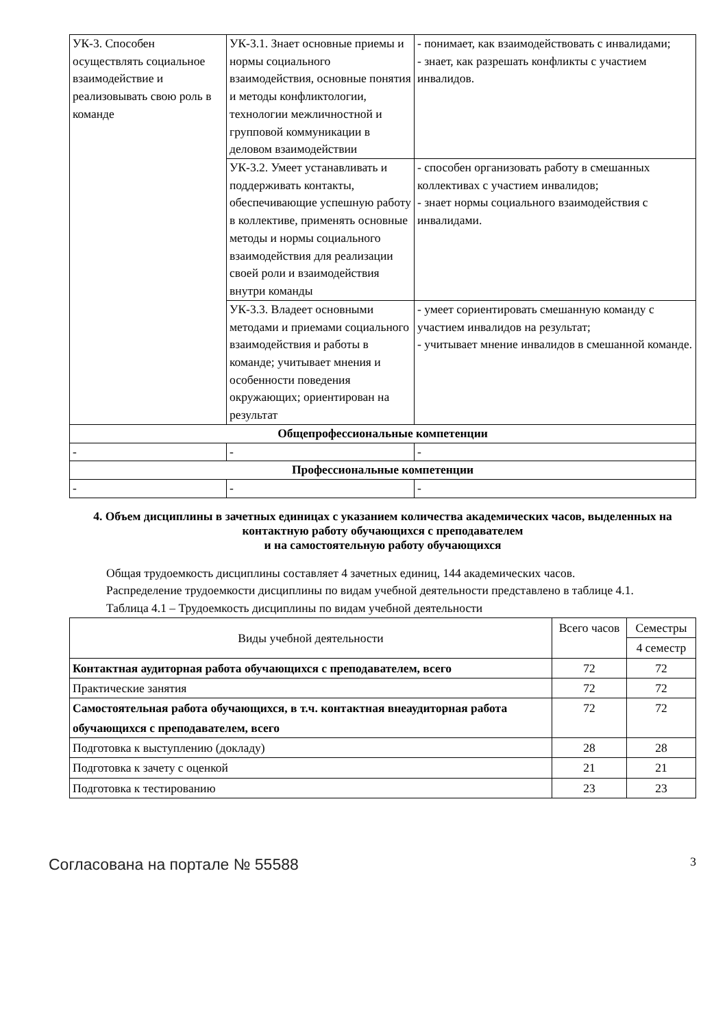| УК-3. Способен осуществлять социальное взаимодействие и реализовывать свою роль в команде | УК-3.1. Знает основные приемы и нормы социального взаимодействия, основные понятия и методы конфликтологии, технологии межличностной и групповой коммуникации в деловом взаимодействии | - понимает, как взаимодействовать с инвалидами; - знает, как разрешать конфликты с участием инвалидов. |
| | УК-3.2. Умеет устанавливать и поддерживать контакты, обеспечивающие успешную работу в коллективе, применять основные методы и нормы социального взаимодействия для реализации своей роли и взаимодействия внутри команды | - способен организовать работу в смешанных коллективах с участием инвалидов; - знает нормы социального взаимодействия с инвалидами. |
| | УК-3.3. Владеет основными методами и приемами социального взаимодействия и работы в команде; учитывает мнения и особенности поведения окружающих; ориентирован на результат | - умеет сориентировать смешанную команду с участием инвалидов на результат; - учитывает мнение инвалидов в смешанной команде. |
| Общепрофессиональные компетенции | | |
| - | - | - |
| Профессиональные компетенции | | |
| - | - | - |
4. Объем дисциплины в зачетных единицах с указанием количества академических часов, выделенных на контактную работу обучающихся с преподавателем
и на самостоятельную работу обучающихся
Общая трудоемкость дисциплины составляет 4 зачетных единиц, 144 академических часов.
Распределение трудоемкости дисциплины по видам учебной деятельности представлено в таблице 4.1.
Таблица 4.1 – Трудоемкость дисциплины по видам учебной деятельности
| Виды учебной деятельности | Всего часов | Семестры |
| --- | --- | --- |
| | | 4 семестр |
| Контактная аудиторная работа обучающихся с преподавателем, всего | 72 | 72 |
| Практические занятия | 72 | 72 |
| Самостоятельная работа обучающихся, в т.ч. контактная внеаудиторная работа обучающихся с преподавателем, всего | 72 | 72 |
| Подготовка к выступлению (докладу) | 28 | 28 |
| Подготовка к зачету с оценкой | 21 | 21 |
| Подготовка к тестированию | 23 | 23 |
Согласована на портале № 55588 3